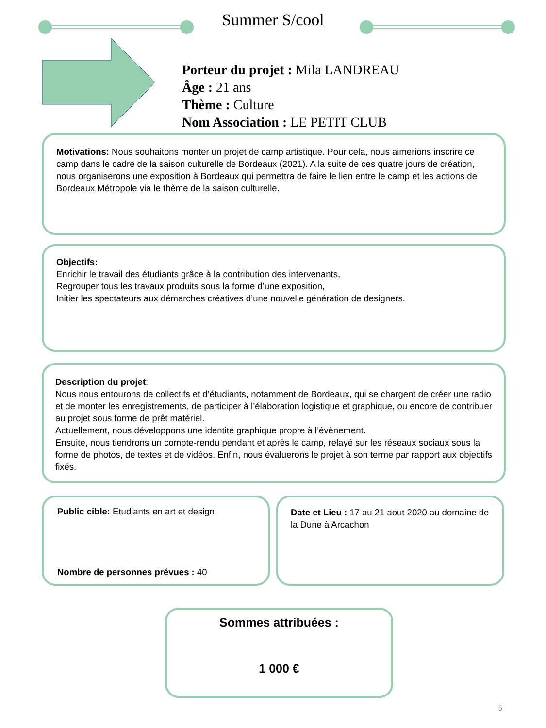Summer S/cool
Porteur du projet : Mila LANDREAU
Âge : 21 ans
Thème : Culture
Nom Association : LE PETIT CLUB
Motivations: Nous souhaitons monter un projet de camp artistique. Pour cela, nous aimerions inscrire ce camp dans le cadre de la saison culturelle de Bordeaux (2021). A la suite de ces quatre jours de création, nous organiserons une exposition à Bordeaux qui permettra de faire le lien entre le camp et les actions de Bordeaux Métropole via le thème de la saison culturelle.
Objectifs:
Enrichir le travail des étudiants grâce à la contribution des intervenants,
Regrouper tous les travaux produits sous la forme d’une exposition,
Initier les spectateurs aux démarches créatives d’une nouvelle génération de designers.
Description du projet:
Nous nous entourons de collectifs et d’étudiants, notamment de Bordeaux, qui se chargent de créer une radio et de monter les enregistrements, de participer à l’élaboration logistique et graphique, ou encore de contribuer au projet sous forme de prêt matériel.
Actuellement, nous développons une identité graphique propre à l’évènement.
Ensuite, nous tiendrons un compte-rendu pendant et après le camp, relayé sur les réseaux sociaux sous la forme de photos, de textes et de vidéos. Enfin, nous évaluerons le projet à son terme par rapport aux objectifs fixés.
Public cible: Etudiants en art et design
Nombre de personnes prévues : 40
Date et Lieu : 17 au 21 aout 2020 au domaine de la Dune à Arcachon
Sommes attribuées :
1 000 €
5